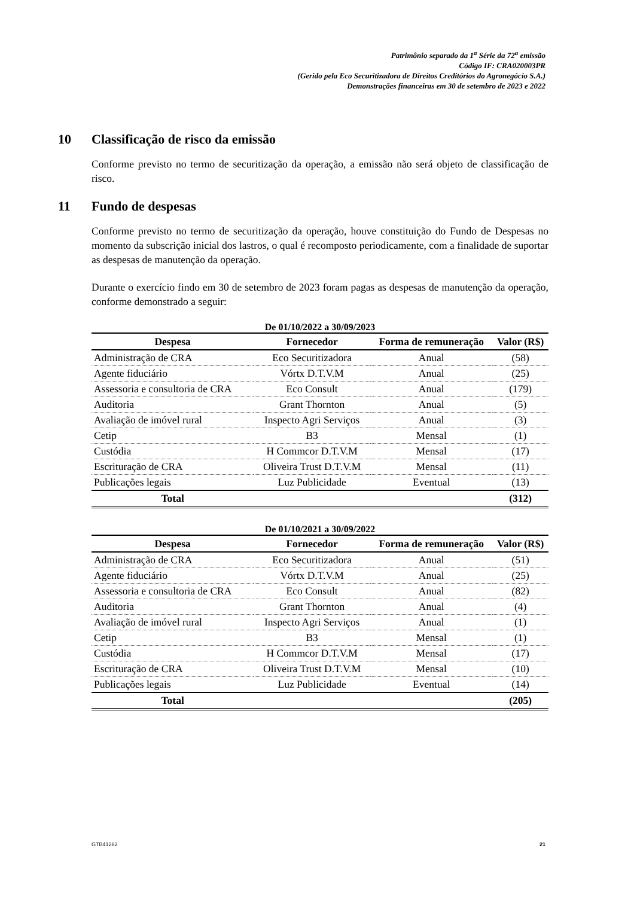Patrimônio separado da 1<sup>a</sup> Série da 72<sup>a</sup> emissão
Código IF: CRA020003PR
(Gerido pela Eco Securitizadora de Direitos Creditórios do Agronegócio S.A.)
Demonstrações financeiras em 30 de setembro de 2023 e 2022
10 Classificação de risco da emissão
Conforme previsto no termo de securitização da operação, a emissão não será objeto de classificação de risco.
11 Fundo de despesas
Conforme previsto no termo de securitização da operação, houve constituição do Fundo de Despesas no momento da subscrição inicial dos lastros, o qual é recomposto periodicamente, com a finalidade de suportar as despesas de manutenção da operação.
Durante o exercício findo em 30 de setembro de 2023 foram pagas as despesas de manutenção da operação, conforme demonstrado a seguir:
De 01/10/2022 a 30/09/2023
| Despesa | Fornecedor | Forma de remuneração | Valor (R$) |
| --- | --- | --- | --- |
| Administração de CRA | Eco Securitizadora | Anual | (58) |
| Agente fiduciário | Vórtx D.T.V.M | Anual | (25) |
| Assessoria e consultoria de CRA | Eco Consult | Anual | (179) |
| Auditoria | Grant Thornton | Anual | (5) |
| Avaliação de imóvel rural | Inspecto Agri Serviços | Anual | (3) |
| Cetip | B3 | Mensal | (1) |
| Custódia | H Commcor D.T.V.M | Mensal | (17) |
| Escrituração de CRA | Oliveira Trust D.T.V.M | Mensal | (11) |
| Publicações legais | Luz Publicidade | Eventual | (13) |
| Total | | | (312) |
De 01/10/2021 a 30/09/2022
| Despesa | Fornecedor | Forma de remuneração | Valor (R$) |
| --- | --- | --- | --- |
| Administração de CRA | Eco Securitizadora | Anual | (51) |
| Agente fiduciário | Vórtx D.T.V.M | Anual | (25) |
| Assessoria e consultoria de CRA | Eco Consult | Anual | (82) |
| Auditoria | Grant Thornton | Anual | (4) |
| Avaliação de imóvel rural | Inspecto Agri Serviços | Anual | (1) |
| Cetip | B3 | Mensal | (1) |
| Custódia | H Commcor D.T.V.M | Mensal | (17) |
| Escrituração de CRA | Oliveira Trust D.T.V.M | Mensal | (10) |
| Publicações legais | Luz Publicidade | Eventual | (14) |
| Total | | | (205) |
GTB41282 21